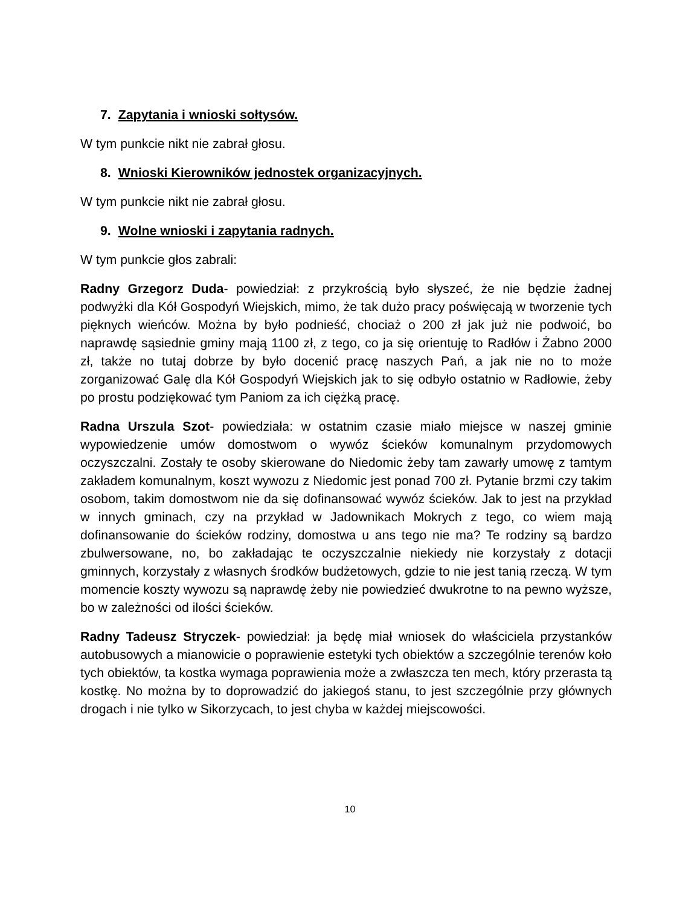7. Zapytania i wnioski sołtysów.
W tym punkcie nikt nie zabrał głosu.
8. Wnioski Kierowników jednostek organizacyjnych.
W tym punkcie nikt nie zabrał głosu.
9. Wolne wnioski i zapytania radnych.
W tym punkcie głos zabrali:
Radny Grzegorz Duda- powiedział: z przykrością było słyszeć, że nie będzie żadnej podwyżki dla Kół Gospodyń Wiejskich, mimo, że tak dużo pracy poświęcają w tworzenie tych pięknych wieńców. Można by było podnieść, chociaż o 200 zł jak już nie podwoić, bo naprawdę sąsiednie gminy mają 1100 zł, z tego, co ja się orientuję to Radłów i Żabno 2000 zł, także no tutaj dobrze by było docenić pracę naszych Pań, a jak nie no to może zorganizować Galę dla Kół Gospodyń Wiejskich jak to się odbyło ostatnio w Radłowie, żeby po prostu podziękować tym Paniom za ich ciężką pracę.
Radna Urszula Szot- powiedziała: w ostatnim czasie miało miejsce w naszej gminie wypowiedzenie umów domostwom o wywóz ścieków komunalnym przydomowych oczyszczalni. Zostały te osoby skierowane do Niedomic żeby tam zawarły umowę z tamtym zakładem komunalnym, koszt wywozu z Niedomic jest ponad 700 zł. Pytanie brzmi czy takim osobom, takim domostwom nie da się dofinansować wywóz ścieków. Jak to jest na przykład w innych gminach, czy na przykład w Jadownikach Mokrych z tego, co wiem mają dofinansowanie do ścieków rodziny, domostwa u ans tego nie ma? Te rodziny są bardzo zbulwersowane, no, bo zakładając te oczyszczalnie niekiedy nie korzystały z dotacji gminnych, korzystały z własnych środków budżetowych, gdzie to nie jest tanią rzeczą. W tym momencie koszty wywozu są naprawdę żeby nie powiedzieć dwukrotne to na pewno wyższe, bo w zależności od ilości ścieków.
Radny Tadeusz Stryczek- powiedział: ja będę miał wniosek do właściciela przystanków autobusowych a mianowicie o poprawienie estetyki tych obiektów a szczególnie terenów koło tych obiektów, ta kostka wymaga poprawienia może a zwłaszcza ten mech, który przerasta tą kostkę. No można by to doprowadzić do jakiegoś stanu, to jest szczególnie przy głównych drogach i nie tylko w Sikorzycach, to jest chyba w każdej miejscowości.
10